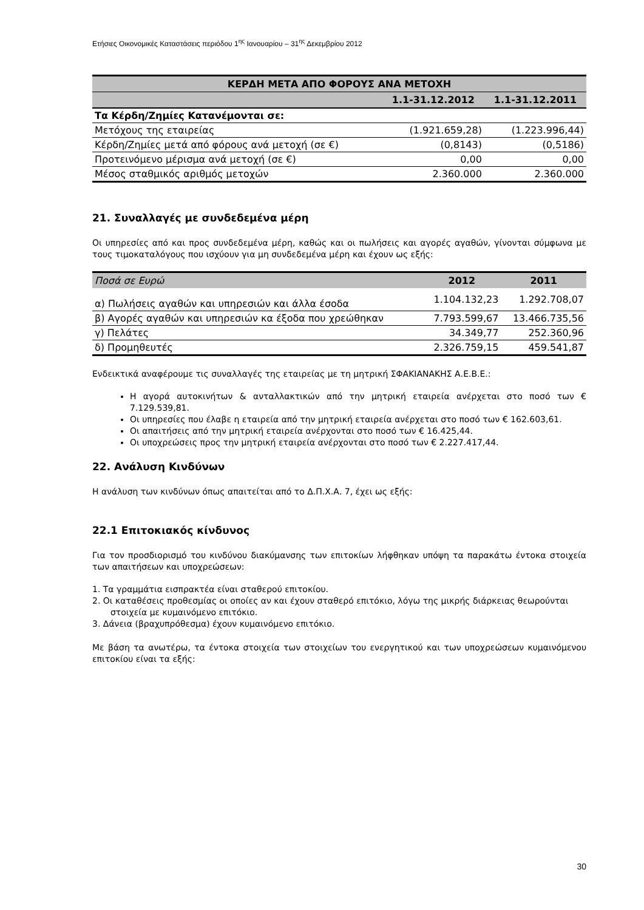Ετήσιες Οικονομικές Καταστάσεις περιόδου 1<sup>ης</sup> Ιανουαρίου – 31<sup>ης</sup> Δεκεμβρίου 2012
| ΚΕΡΔΗ ΜΕΤΑ ΑΠΟ ΦΟΡΟΥΣ ΑΝΑ ΜΕΤΟΧΗ | | |
| --- | --- | --- |
| | 1.1-31.12.2012 | 1.1-31.12.2011 |
| Τα Κέρδη/Ζημίες Κατανέμονται σε: | | |
| Μετόχους της εταιρείας | (1.921.659,28) | (1.223.996,44) |
| Κέρδη/Ζημίες μετά από φόρους ανά μετοχή (σε €) | (0,8143) | (0,5186) |
| Προτεινόμενο μέρισμα ανά μετοχή (σε €) | 0,00 | 0,00 |
| Μέσος σταθμικός αριθμός μετοχών | 2.360.000 | 2.360.000 |
21. Συναλλαγές με συνδεδεμένα μέρη
Οι υπηρεσίες από και προς συνδεδεμένα μέρη, καθώς και οι πωλήσεις και αγορές αγαθών, γίνονται σύμφωνα με τους τιμοκαταλόγους που ισχύουν για μη συνδεδεμένα μέρη και έχουν ως εξής:
| Ποσά σε Ευρώ | 2012 | 2011 |
| --- | --- | --- |
| α) Πωλήσεις αγαθών και υπηρεσιών και άλλα έσοδα | 1.104.132,23 | 1.292.708,07 |
| β) Αγορές αγαθών και υπηρεσιών κα έξοδα που χρεώθηκαν | 7.793.599,67 | 13.466.735,56 |
| γ) Πελάτες | 34.349,77 | 252.360,96 |
| δ) Προμηθευτές | 2.326.759,15 | 459.541,87 |
Ενδεικτικά αναφέρουμε τις συναλλαγές της εταιρείας με τη μητρική ΣΦΑΚΙΑΝΑΚΗΣ Α.Ε.Β.Ε.:
Η αγορά αυτοκινήτων & ανταλλακτικών από την μητρική εταιρεία ανέρχεται στο ποσό των € 7.129.539,81.
Οι υπηρεσίες που έλαβε η εταιρεία από την μητρική εταιρεία ανέρχεται στο ποσό των € 162.603,61.
Οι απαιτήσεις από την μητρική εταιρεία ανέρχονται στο ποσό των € 16.425,44.
Οι υποχρεώσεις προς την μητρική εταιρεία ανέρχονται στο ποσό των € 2.227.417,44.
22. Ανάλυση Κινδύνων
Η ανάλυση των κινδύνων όπως απαιτείται από το Δ.Π.Χ.Α. 7, έχει ως εξής:
22.1 Επιτοκιακός κίνδυνος
Για τον προσδιορισμό του κινδύνου διακύμανσης των επιτοκίων λήφθηκαν υπόψη τα παρακάτω έντοκα στοιχεία των απαιτήσεων και υποχρεώσεων:
1. Τα γραμμάτια εισπρακτέα είναι σταθερού επιτοκίου.
2. Οι καταθέσεις προθεσμίας οι οποίες αν και έχουν σταθερό επιτόκιο, λόγω της μικρής διάρκειας θεωρούνται στοιχεία με κυμαινόμενο επιτόκιο.
3. Δάνεια (βραχυπρόθεσμα) έχουν κυμαινόμενο επιτόκιο.
Με βάση τα ανωτέρω, τα έντοκα στοιχεία των στοιχείων του ενεργητικού και των υποχρεώσεων κυμαινόμενου επιτοκίου είναι τα εξής:
30